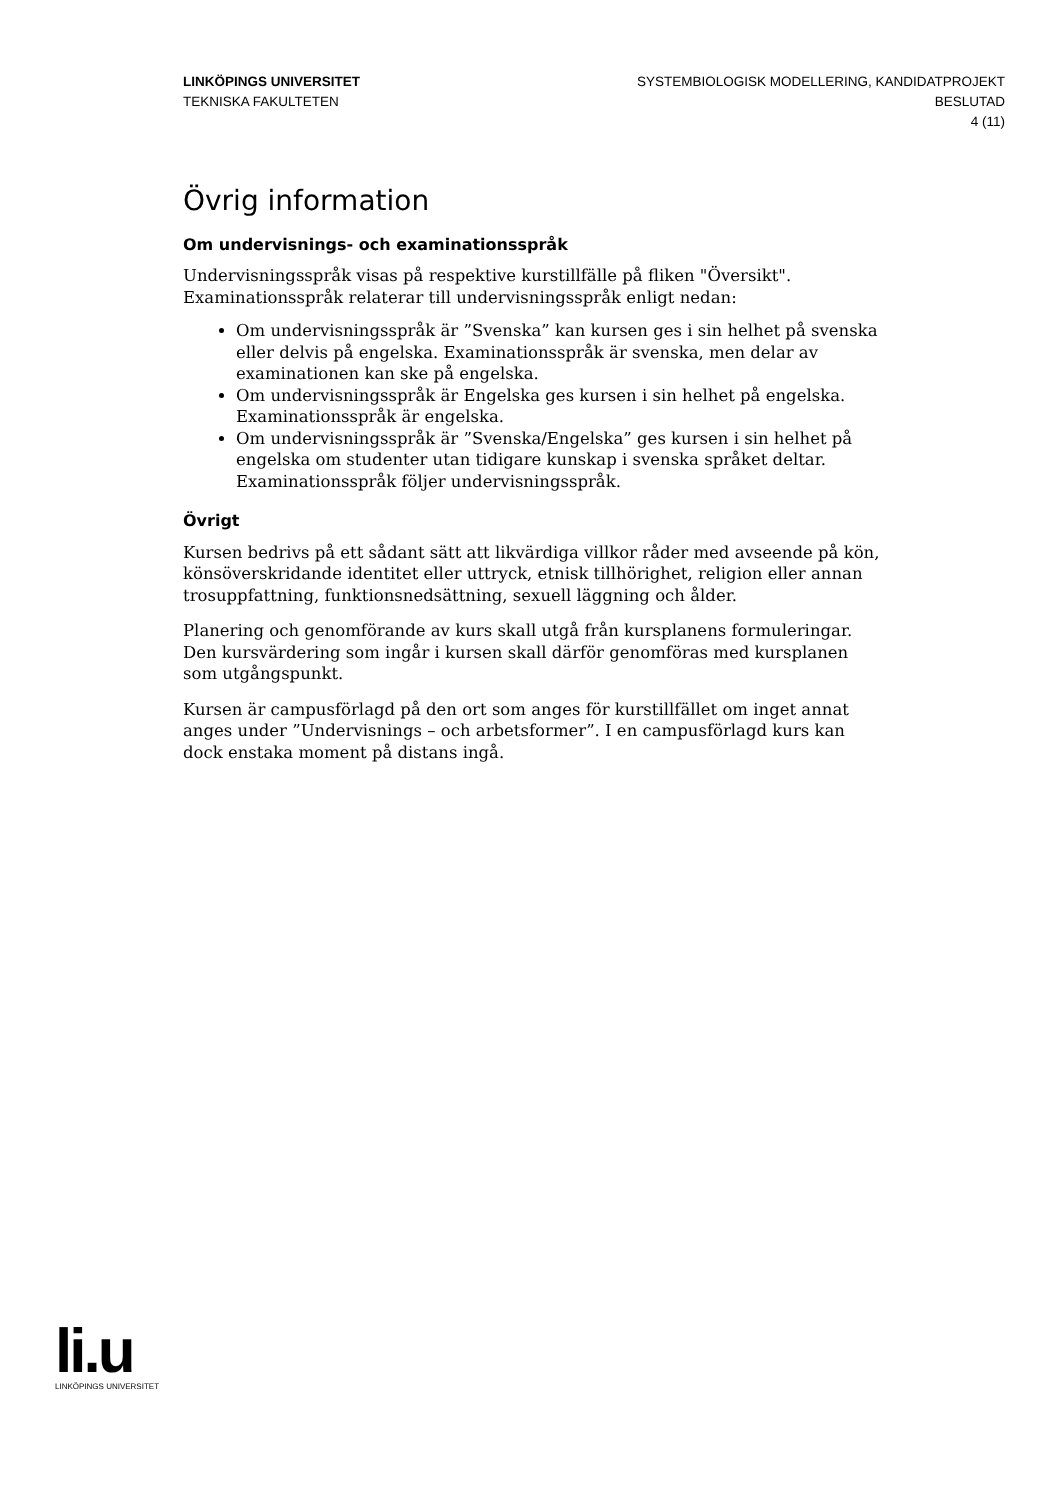LINKÖPINGS UNIVERSITET
TEKNISKA FAKULTETEN
SYSTEMBIOLOGISK MODELLERING, KANDIDATPROJEKT
BESLUTAD
4 (11)
Övrig information
Om undervisnings- och examinationsspråk
Undervisningsspråk visas på respektive kurstillfälle på fliken "Översikt". Examinationsspråk relaterar till undervisningsspråk enligt nedan:
Om undervisningsspråk är ”Svenska” kan kursen ges i sin helhet på svenska eller delvis på engelska. Examinationsspråk är svenska, men delar av examinationen kan ske på engelska.
Om undervisningsspråk är Engelska ges kursen i sin helhet på engelska. Examinationsspråk är engelska.
Om undervisningsspråk är ”Svenska/Engelska” ges kursen i sin helhet på engelska om studenter utan tidigare kunskap i svenska språket deltar. Examinationsspråk följer undervisningsspråk.
Övrigt
Kursen bedrivs på ett sådant sätt att likvärdiga villkor råder med avseende på kön, könsöverskridande identitet eller uttryck, etnisk tillhörighet, religion eller annan trosuppfattning, funktionsnedsättning, sexuell läggning och ålder.
Planering och genomförande av kurs skall utgå från kursplanens formuleringar. Den kursvärdering som ingår i kursen skall därför genomföras med kursplanen som utgångspunkt.
Kursen är campusförlagd på den ort som anges för kurstillfället om inget annat anges under ”Undervisnings – och arbetsformer”. I en campusförlagd kurs kan dock enstaka moment på distans ingå.
li.u
LINKÖPINGS UNIVERSITET